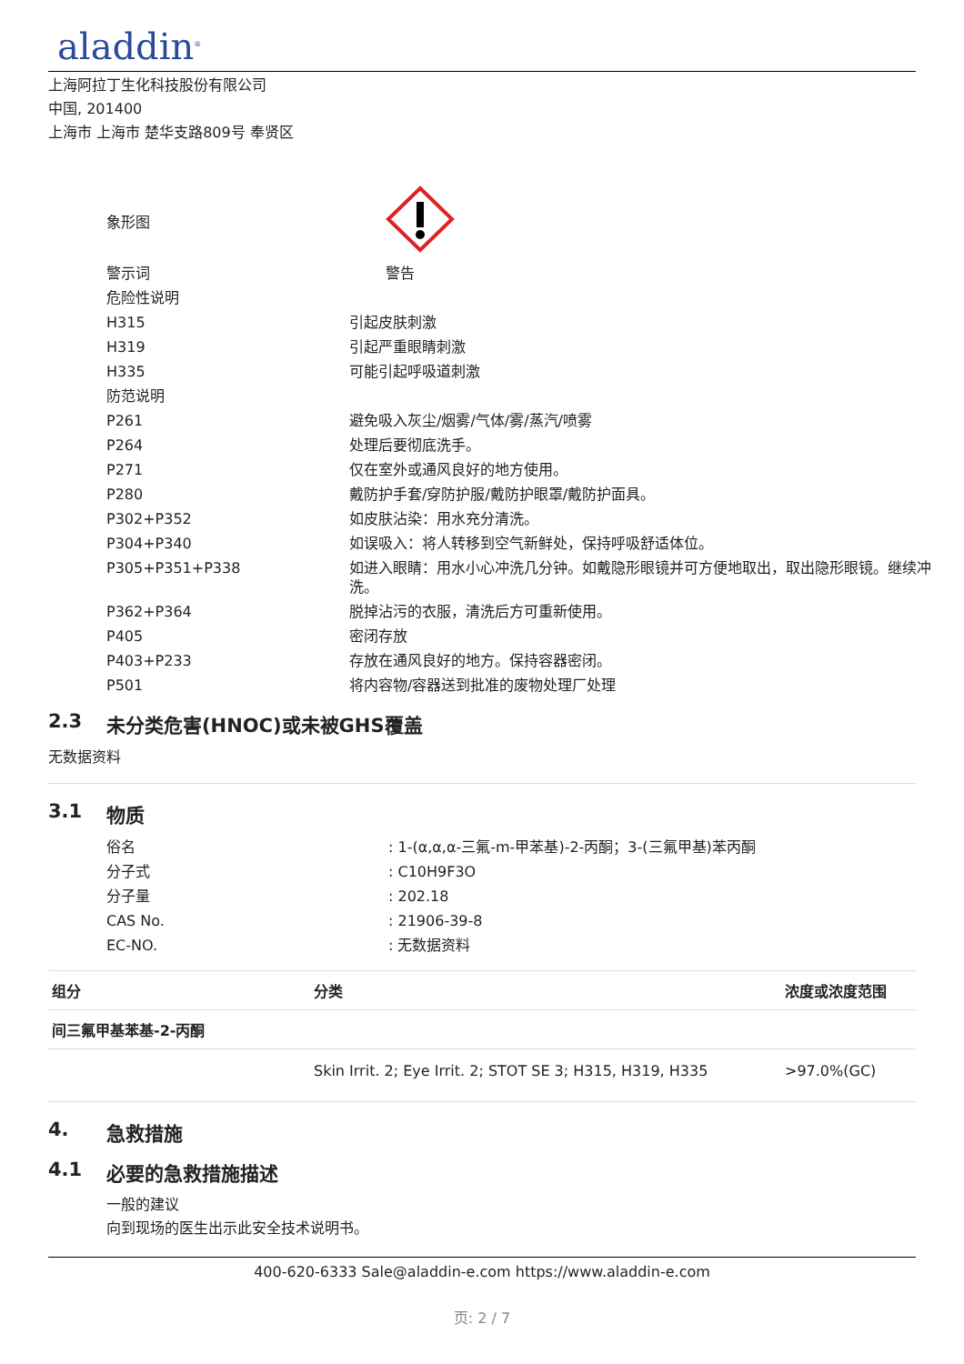aladdin<sup>®</sup>
上海阿拉丁生化科技股份有限公司
中国, 201400
上海市 上海市 楚华支路809号 奉贤区
| 象形图 | |
| 警示词 | 警告 |
| 危险性说明 | |
| H315 | 引起皮肤刺激 |
| H319 | 引起严重眼睛刺激 |
| H335 | 可能引起呼吸道刺激 |
| 防范说明 | |
| P261 | 避免吸入灰尘/烟雾/气体/雾/蒸汽/喷雾 |
| P264 | 处理后要彻底洗手。 |
| P271 | 仅在室外或通风良好的地方使用。 |
| P280 | 戴防护手套/穿防护服/戴防护眼罩/戴防护面具。 |
| P302+P352 | 如皮肤沾染：用水充分清洗。 |
| P304+P340 | 如误吸入：将人转移到空气新鲜处，保持呼吸舒适体位。 |
| P305+P351+P338 | 如进入眼睛：用水小心冲洗几分钟。如戴隐形眼镜并可方便地取出，取出隐形眼镜。继续冲洗。 |
| P362+P364 | 脱掉沾污的衣服，清洗后方可重新使用。 |
| P405 | 密闭存放 |
| P403+P233 | 存放在通风良好的地方。保持容器密闭。 |
| P501 | 将内容物/容器送到批准的废物处理厂处理 |
2.3 未分类危害(HNOC)或未被GHS覆盖
无数据资料
3.1 物质
| 俗名 | : 1-(α,α,α-三氟-m-甲苯基)-2-丙酮；3-(三氟甲基)苯丙酮 |
| 分子式 | : C10H9F3O |
| 分子量 | : 202.18 |
| CAS No. | : 21906-39-8 |
| EC-NO. | : 无数据资料 |
| 组分 | 分类 | 浓度或浓度范围 |
| --- | --- | --- |
| 间三氟甲基苯基-2-丙酮 | | |
| | Skin Irrit. 2; Eye Irrit. 2; STOT SE 3; H315, H319, H335 | >97.0%(GC) |
4. 急救措施
4.1 必要的急救措施描述
一般的建议
向到现场的医生出示此安全技术说明书。
400-620-6333 Sale@aladdin-e.com https://www.aladdin-e.com
页: 2 / 7